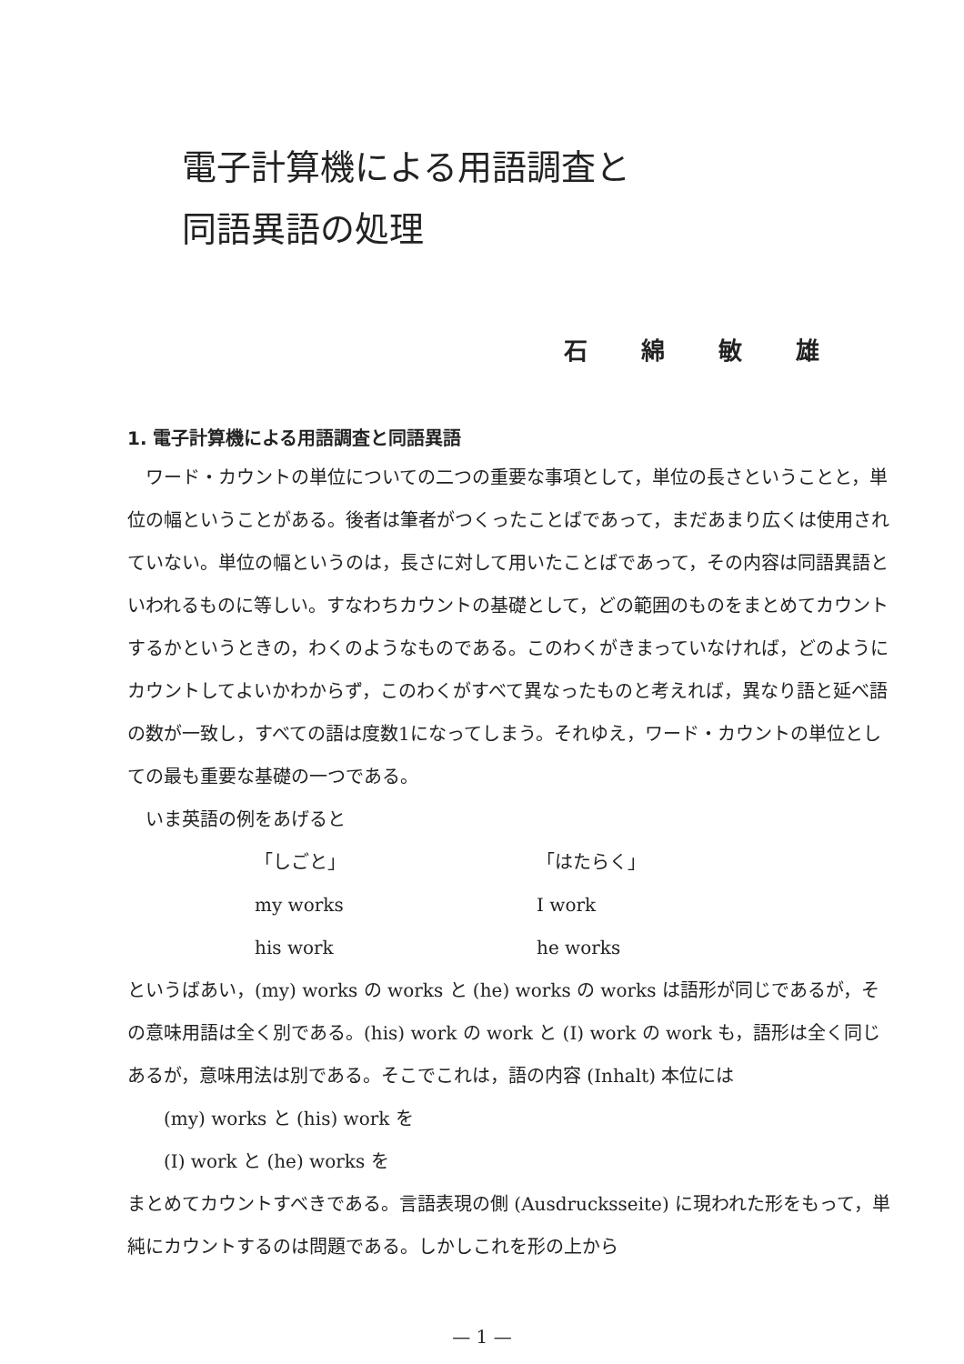電子計算機による用語調査と
同語異語の処理
石 綿 敏 雄
1. 電子計算機による用語調査と同語異語
　ワード・カウントの単位についての二つの重要な事項として，単位の長さということと，単位の幅ということがある。後者は筆者がつくったことばであって，まだあまり広くは使用されていない。単位の幅というのは，長さに対して用いたことばであって，その内容は同語異語といわれるものに等しい。すなわちカウントの基礎として，どの範囲のものをまとめてカウントするかというときの，わくのようなものである。このわくがきまっていなければ，どのようにカウントしてよいかわからず，このわくがすべて異なったものと考えれば，異なり語と延べ語の数が一致し，すべての語は度数1になってしまう。それゆえ，ワード・カウントの単位としての最も重要な基礎の一つである。
　いま英語の例をあげると
「しごと」 「はたらく」
my works I work
his work he works
というばあい，(my) works の works と (he) works の works は語形が同じであるが，その意味用語は全く別である。(his) work の work と (I) work の work も，語形は全く同じあるが，意味用法は別である。そこでこれは，語の内容 (Inhalt) 本位には
(my) works と (his) work を
(I) work と (he) works を
まとめてカウントすべきである。言語表現の側 (Ausdrucksseite) に現われた形をもって，単純にカウントするのは問題である。しかしこれを形の上から
— 1 —